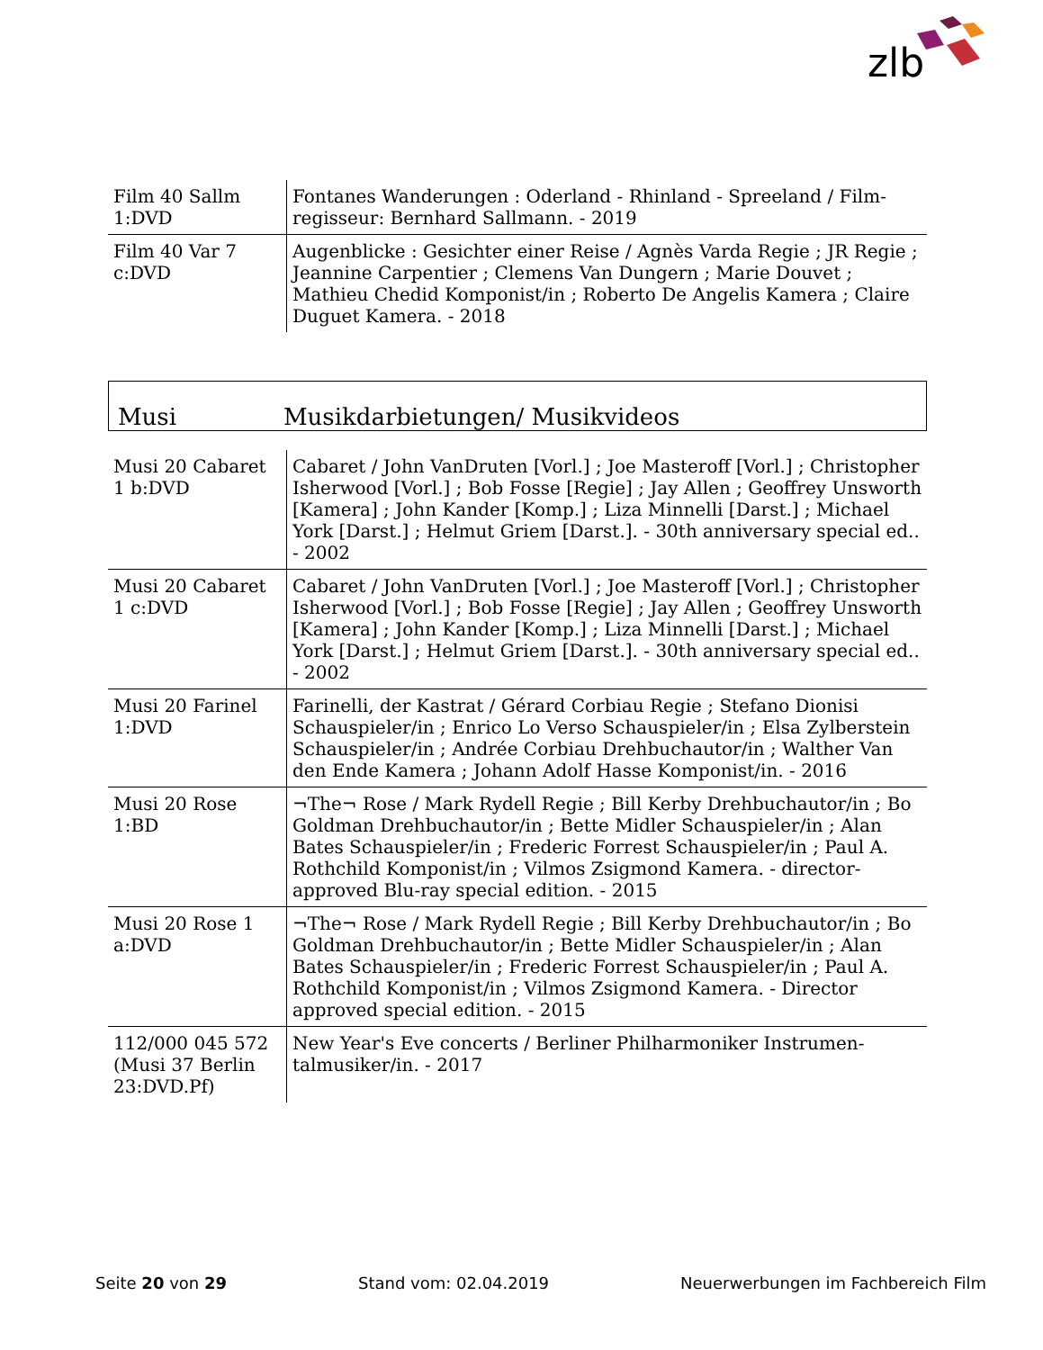zlb
| Film 40 Sallm 1:DVD | Fontanes Wanderungen : Oderland - Rhinland - Spreeland / Film­regisseur: Bernhard Sallmann. - 2019 |
| Film 40 Var 7 c:DVD | Augenblicke : Gesichter einer Reise / Agnès Varda Regie ; JR Re­gie ; Jeannine Carpentier ; Clemens Van Dungern ; Marie Douvet ; Mathieu Chedid Komponist/in ; Roberto De Angelis Kamera ; Claire Duguet Kamera. - 2018 |
Musi Musikdarbietungen/ Musikvideos
| Musi 20 Cabaret 1 b:DVD | Cabaret / John VanDruten [Vorl.] ; Joe Masteroff [Vorl.] ; Chris­topher Isherwood [Vorl.] ; Bob Fosse [Regie] ; Jay Allen ; Geoff­rey Unsworth [Kamera] ; John Kander [Komp.] ; Liza Minnelli [Darst.] ; Michael York [Darst.] ; Helmut Griem [Darst.]. - 30th anniversary special ed.. - 2002 |
| Musi 20 Cabaret 1 c:DVD | Cabaret / John VanDruten [Vorl.] ; Joe Masteroff [Vorl.] ; Chris­topher Isherwood [Vorl.] ; Bob Fosse [Regie] ; Jay Allen ; Geoff­rey Unsworth [Kamera] ; John Kander [Komp.] ; Liza Minnelli [Darst.] ; Michael York [Darst.] ; Helmut Griem [Darst.]. - 30th anniversary special ed.. - 2002 |
| Musi 20 Farinel 1:DVD | Farinelli, der Kastrat / Gérard Corbiau Regie ; Stefano Dionisi Schauspieler/in ; Enrico Lo Verso Schauspieler/in ; Elsa Zylber­stein Schauspieler/in ; Andrée Corbiau Drehbuchautor/in ; Walther Van den Ende Kamera ; Johann Adolf Hasse Kompo­nist/in. - 2016 |
| Musi 20 Rose 1:BD | ¬The¬ Rose / Mark Rydell Regie ; Bill Kerby Drehbuchautor/in ; Bo Goldman Drehbuchautor/in ; Bette Midler Schauspieler/in ; Alan Bates Schauspieler/in ; Frederic Forrest Schauspieler/in ; Paul A. Rothchild Komponist/in ; Vilmos Zsigmond Kamera. - di­rector-approved Blu-ray special edition. - 2015 |
| Musi 20 Rose 1 a:DVD | ¬The¬ Rose / Mark Rydell Regie ; Bill Kerby Drehbuchautor/in ; Bo Goldman Drehbuchautor/in ; Bette Midler Schauspieler/in ; Alan Bates Schauspieler/in ; Frederic Forrest Schauspieler/in ; Paul A. Rothchild Komponist/in ; Vilmos Zsigmond Kamera. - Di­rector approved special edition. - 2015 |
| 112/000 045 572 (Musi 37 Berlin 23:DVD.Pf) | New Year's Eve concerts / Berliner Philharmoniker Instrumen­talmusiker/in. - 2017 |
Seite 20 von 29 Stand vom: 02.04.2019 Neuerwerbungen im Fachbereich Film